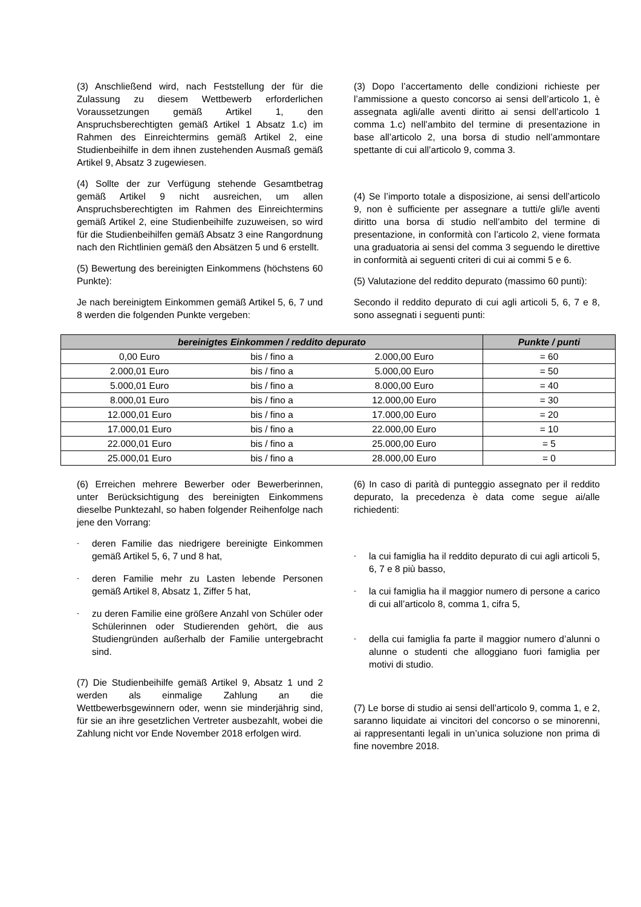(3) Anschließend wird, nach Feststellung der für die Zulassung zu diesem Wettbewerb erforderlichen Voraussetzungen gemäß Artikel 1, den Anspruchsberechtigten gemäß Artikel 1 Absatz 1.c) im Rahmen des Einreichtermins gemäß Artikel 2, eine Studienbeihilfe in dem ihnen zustehenden Ausmaß gemäß Artikel 9, Absatz 3 zugewiesen.
(4) Sollte der zur Verfügung stehende Gesamtbetrag gemäß Artikel 9 nicht ausreichen, um allen Anspruchsberechtigten im Rahmen des Einreichtermins gemäß Artikel 2, eine Studienbeihilfe zuzuweisen, so wird für die Studienbeihilfen gemäß Absatz 3 eine Rangordnung nach den Richtlinien gemäß den Absätzen 5 und 6 erstellt.
(5) Bewertung des bereinigten Einkommens (höchstens 60 Punkte):
Je nach bereinigtem Einkommen gemäß Artikel 5, 6, 7 und 8 werden die folgenden Punkte vergeben:
(3) Dopo l’accertamento delle condizioni richieste per l’ammissione a questo concorso ai sensi dell’articolo 1, è assegnata agli/alle aventi diritto ai sensi dell’articolo 1 comma 1.c) nell’ambito del termine di presentazione in base all’articolo 2, una borsa di studio nell’ammontare spettante di cui all’articolo 9, comma 3.
(4) Se l’importo totale a disposizione, ai sensi dell’articolo 9, non è sufficiente per assegnare a tutti/e gli/le aventi diritto una borsa di studio nell’ambito del termine di presentazione, in conformità con l’articolo 2, viene formata una graduatoria ai sensi del comma 3 seguendo le direttive in conformità ai seguenti criteri di cui ai commi 5 e 6.
(5) Valutazione del reddito depurato (massimo 60 punti):
Secondo il reddito depurato di cui agli articoli 5, 6, 7 e 8, sono assegnati i seguenti punti:
| bereinigtes Einkommen / reddito depurato | | | Punkte / punti |
| --- | --- | --- | --- |
| 0,00 Euro | bis / fino a | 2.000,00 Euro | = 60 |
| 2.000,01 Euro | bis / fino a | 5.000,00 Euro | = 50 |
| 5.000,01 Euro | bis / fino a | 8.000,00 Euro | = 40 |
| 8.000,01 Euro | bis / fino a | 12.000,00 Euro | = 30 |
| 12.000,01 Euro | bis / fino a | 17.000,00 Euro | = 20 |
| 17.000,01 Euro | bis / fino a | 22.000,00 Euro | = 10 |
| 22.000,01 Euro | bis / fino a | 25.000,00 Euro | = 5 |
| 25.000,01 Euro | bis / fino a | 28.000,00 Euro | = 0 |
(6) Erreichen mehrere Bewerber oder Bewerberinnen, unter Berücksichtigung des bereinigten Einkommens dieselbe Punktezahl, so haben folgender Reihenfolge nach jene den Vorrang:
- deren Familie das niedrigere bereinigte Einkommen gemäß Artikel 5, 6, 7 und 8 hat,
- deren Familie mehr zu Lasten lebende Personen gemäß Artikel 8, Absatz 1, Ziffer 5 hat,
- zu deren Familie eine größere Anzahl von Schüler oder Schülerinnen oder Studierenden gehört, die aus Studiengründen außerhalb der Familie untergebracht sind.
(7) Die Studienbeihilfe gemäß Artikel 9, Absatz 1 und 2 werden als einmalige Zahlung an die Wettbewerbsgewinnern oder, wenn sie minderjährig sind, für sie an ihre gesetzlichen Vertreter ausbezahlt, wobei die Zahlung nicht vor Ende November 2018 erfolgen wird.
(6) In caso di parità di punteggio assegnato per il reddito depurato, la precedenza è data come segue ai/alle richiedenti:
- la cui famiglia ha il reddito depurato di cui agli articoli 5, 6, 7 e 8 più basso,
- la cui famiglia ha il maggior numero di persone a carico di cui all’articolo 8, comma 1, cifra 5,
- della cui famiglia fa parte il maggior numero d’alunni o alunne o studenti che alloggiano fuori famiglia per motivi di studio.
(7) Le borse di studio ai sensi dell’articolo 9, comma 1, e 2, saranno liquidate ai vincitori del concorso o se minorenni, ai rappresentanti legali in un’unica soluzione non prima di fine novembre 2018.